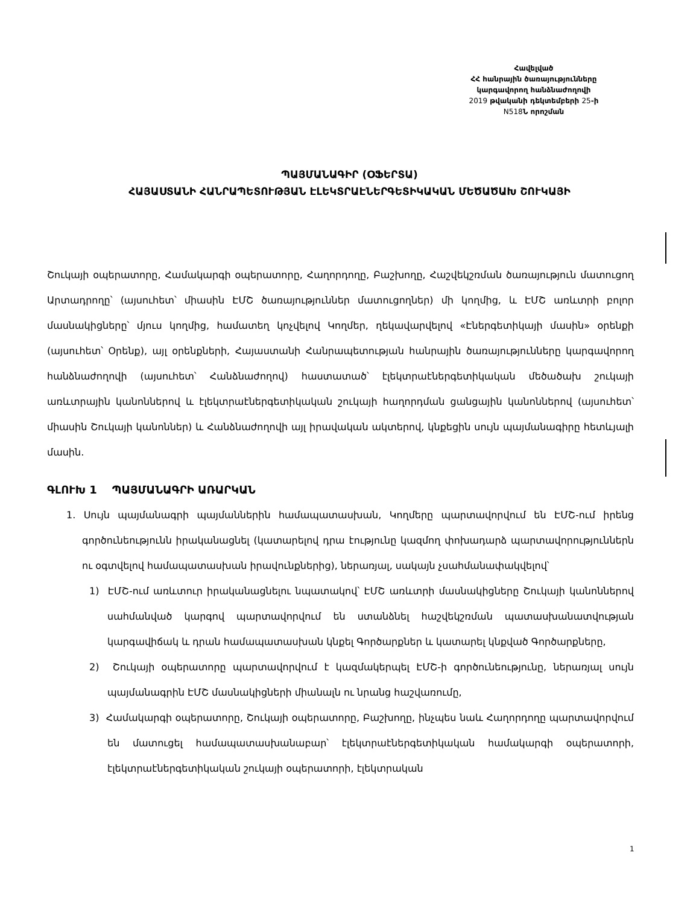Հավելված
ՀՀ հանրային ծառայությունները
կարգավորող հանձնաժողովի
2019 թվականի դեկտեմբերի 25-ի
N518 Ն որոշման
ՊԱՅՄԱՆԱԳԻՐ (ՕՖԵՐՏԱ)
ՀԱՅԱՍՏԱՆԻ ՀԱՆՐԱՊԵՏՈՒԹՅԱՆ ԷԼԵԿՏՐԱԷՆԵՐԳԵՏԻԿԱԿԱՆ ՄԵԾԱԾԱԽ ՇՈՒԿԱՅԻ
Շուկայի օպերատորը, Համակարգի օպերատորը, Հաղորդողը, Բաշխողը, Հաշվեկշռման ծառայություն մատուցող Արտադրողը՝ (այսուհետ՝ միասին ԷՄՇ ծառայություններ մատուցողներ) մի կողմից, և ԷՄՇ առևտրի բոլոր մասնակիցները՝ մյուս կողմից, համատեղ կոչվելով Կողմեր, ղեկավարվելով «Էներգետիկայի մասին» օրենքի (այսուհետ՝ Օրենք), այլ օրենքների, Հայաստանի Հանրապետության հանրային ծառայությունները կարգավորող հանձնաժողովի (այսուհետ՝ Հանձնաժողով) հաստատած՝ էլեկտրաէներգետիկական մեծածախ շուկայի առևտրային կանոններով և էլեկտրաէներգետիկական շուկայի հաղորդման ցանցային կանոններով (այսուհետ՝ միասին Շուկայի կանոններ) և Հանձնաժողովի այլ իրավական ակտերով, կնքեցին սույն պայմանագիրը հետևյալի մասին.
ԳԼՈՒԽ 1 ՊԱՅՄԱՆԱԳՐԻ ԱՌԱՐԿԱՆ
1. Սույն պայմանագրի պայմաններին համապատասխան, Կողմերը պարտավորվում են ԷՄՇ-ում իրենց գործունեությունն իրականացնել (կատարելով դրա էությունը կազմող փոխադարձ պարտավորություններն ու օգտվելով համապատասխան իրավունքներից), ներառյալ, սակայն չսահմանափակվելով՝
1) ԷՄՇ-ում առևտուր իրականացնելու նպատակով՝ ԷՄՇ առևտրի մասնակիցները Շուկայի կանոններով սահմանված կարգով պարտավորվում են ստանձնել հաշվեկշռման պատասխանատվության կարգավիճակ և դրան համապատասխան կնքել Գործարքներ և կատարել կնքված Գործարքները,
2) Շուկայի օպերատորը պարտավորվում է կազմակերպել ԷՄՇ-ի գործունեությունը, ներառյալ սույն պայմանագրին ԷՄՇ մասնակիցների միանալն ու նրանց հաշվառումը,
3) Համակարգի օպերատորը, Շուկայի օպերատորը, Բաշխողը, ինչպես նաև Հաղորդողը պարտավորվում են մատուցել համապատասխանաբար՝ էլեկտրաէներգետիկական համակարգի օպերատորի, էլեկտրաէներգետիկական շուկայի օպերատորի, էլեկտրական
1